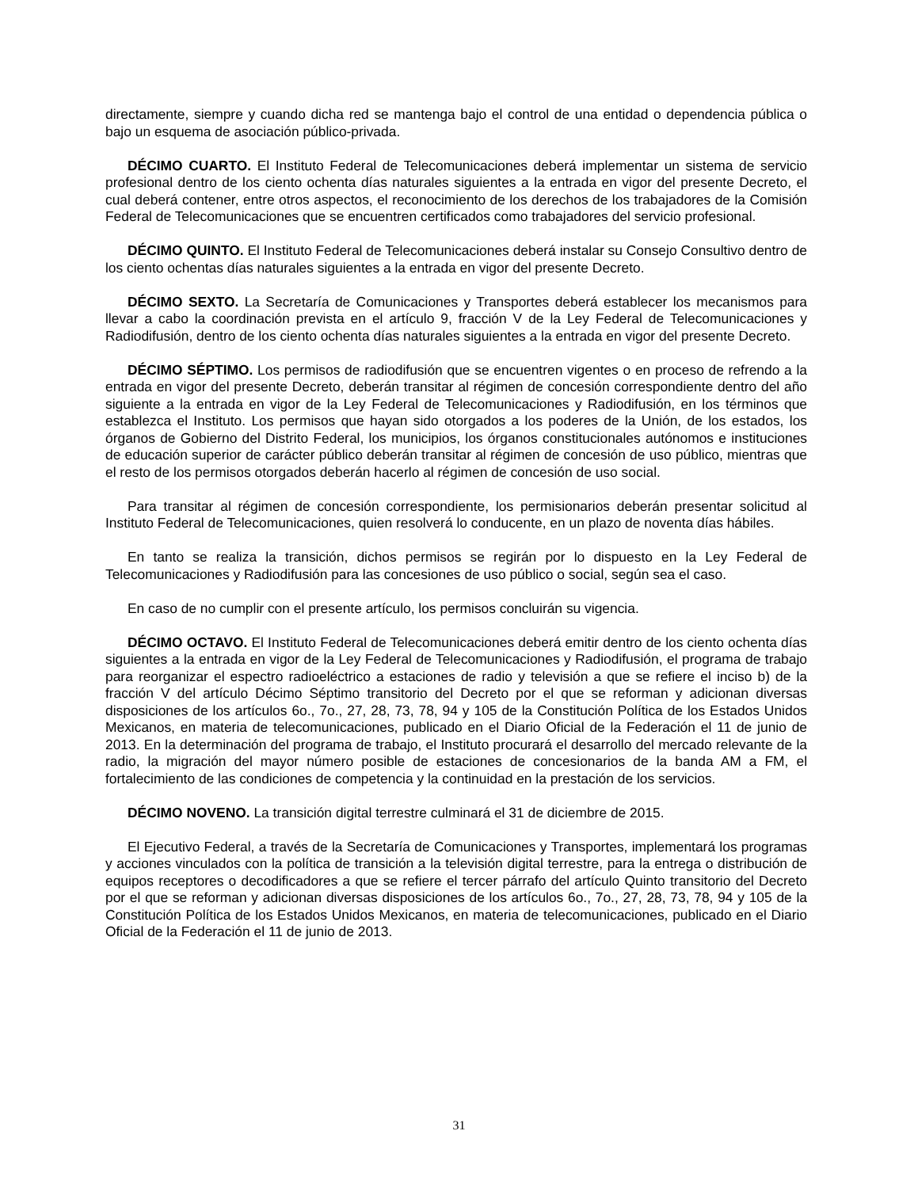directamente, siempre y cuando dicha red se mantenga bajo el control de una entidad o dependencia pública o bajo un esquema de asociación público-privada.
DÉCIMO CUARTO. El Instituto Federal de Telecomunicaciones deberá implementar un sistema de servicio profesional dentro de los ciento ochenta días naturales siguientes a la entrada en vigor del presente Decreto, el cual deberá contener, entre otros aspectos, el reconocimiento de los derechos de los trabajadores de la Comisión Federal de Telecomunicaciones que se encuentren certificados como trabajadores del servicio profesional.
DÉCIMO QUINTO. El Instituto Federal de Telecomunicaciones deberá instalar su Consejo Consultivo dentro de los ciento ochentas días naturales siguientes a la entrada en vigor del presente Decreto.
DÉCIMO SEXTO. La Secretaría de Comunicaciones y Transportes deberá establecer los mecanismos para llevar a cabo la coordinación prevista en el artículo 9, fracción V de la Ley Federal de Telecomunicaciones y Radiodifusión, dentro de los ciento ochenta días naturales siguientes a la entrada en vigor del presente Decreto.
DÉCIMO SÉPTIMO. Los permisos de radiodifusión que se encuentren vigentes o en proceso de refrendo a la entrada en vigor del presente Decreto, deberán transitar al régimen de concesión correspondiente dentro del año siguiente a la entrada en vigor de la Ley Federal de Telecomunicaciones y Radiodifusión, en los términos que establezca el Instituto. Los permisos que hayan sido otorgados a los poderes de la Unión, de los estados, los órganos de Gobierno del Distrito Federal, los municipios, los órganos constitucionales autónomos e instituciones de educación superior de carácter público deberán transitar al régimen de concesión de uso público, mientras que el resto de los permisos otorgados deberán hacerlo al régimen de concesión de uso social.
Para transitar al régimen de concesión correspondiente, los permisionarios deberán presentar solicitud al Instituto Federal de Telecomunicaciones, quien resolverá lo conducente, en un plazo de noventa días hábiles.
En tanto se realiza la transición, dichos permisos se regirán por lo dispuesto en la Ley Federal de Telecomunicaciones y Radiodifusión para las concesiones de uso público o social, según sea el caso.
En caso de no cumplir con el presente artículo, los permisos concluirán su vigencia.
DÉCIMO OCTAVO. El Instituto Federal de Telecomunicaciones deberá emitir dentro de los ciento ochenta días siguientes a la entrada en vigor de la Ley Federal de Telecomunicaciones y Radiodifusión, el programa de trabajo para reorganizar el espectro radioeléctrico a estaciones de radio y televisión a que se refiere el inciso b) de la fracción V del artículo Décimo Séptimo transitorio del Decreto por el que se reforman y adicionan diversas disposiciones de los artículos 6o., 7o., 27, 28, 73, 78, 94 y 105 de la Constitución Política de los Estados Unidos Mexicanos, en materia de telecomunicaciones, publicado en el Diario Oficial de la Federación el 11 de junio de 2013. En la determinación del programa de trabajo, el Instituto procurará el desarrollo del mercado relevante de la radio, la migración del mayor número posible de estaciones de concesionarios de la banda AM a FM, el fortalecimiento de las condiciones de competencia y la continuidad en la prestación de los servicios.
DÉCIMO NOVENO. La transición digital terrestre culminará el 31 de diciembre de 2015.
El Ejecutivo Federal, a través de la Secretaría de Comunicaciones y Transportes, implementará los programas y acciones vinculados con la política de transición a la televisión digital terrestre, para la entrega o distribución de equipos receptores o decodificadores a que se refiere el tercer párrafo del artículo Quinto transitorio del Decreto por el que se reforman y adicionan diversas disposiciones de los artículos 6o., 7o., 27, 28, 73, 78, 94 y 105 de la Constitución Política de los Estados Unidos Mexicanos, en materia de telecomunicaciones, publicado en el Diario Oficial de la Federación el 11 de junio de 2013.
31